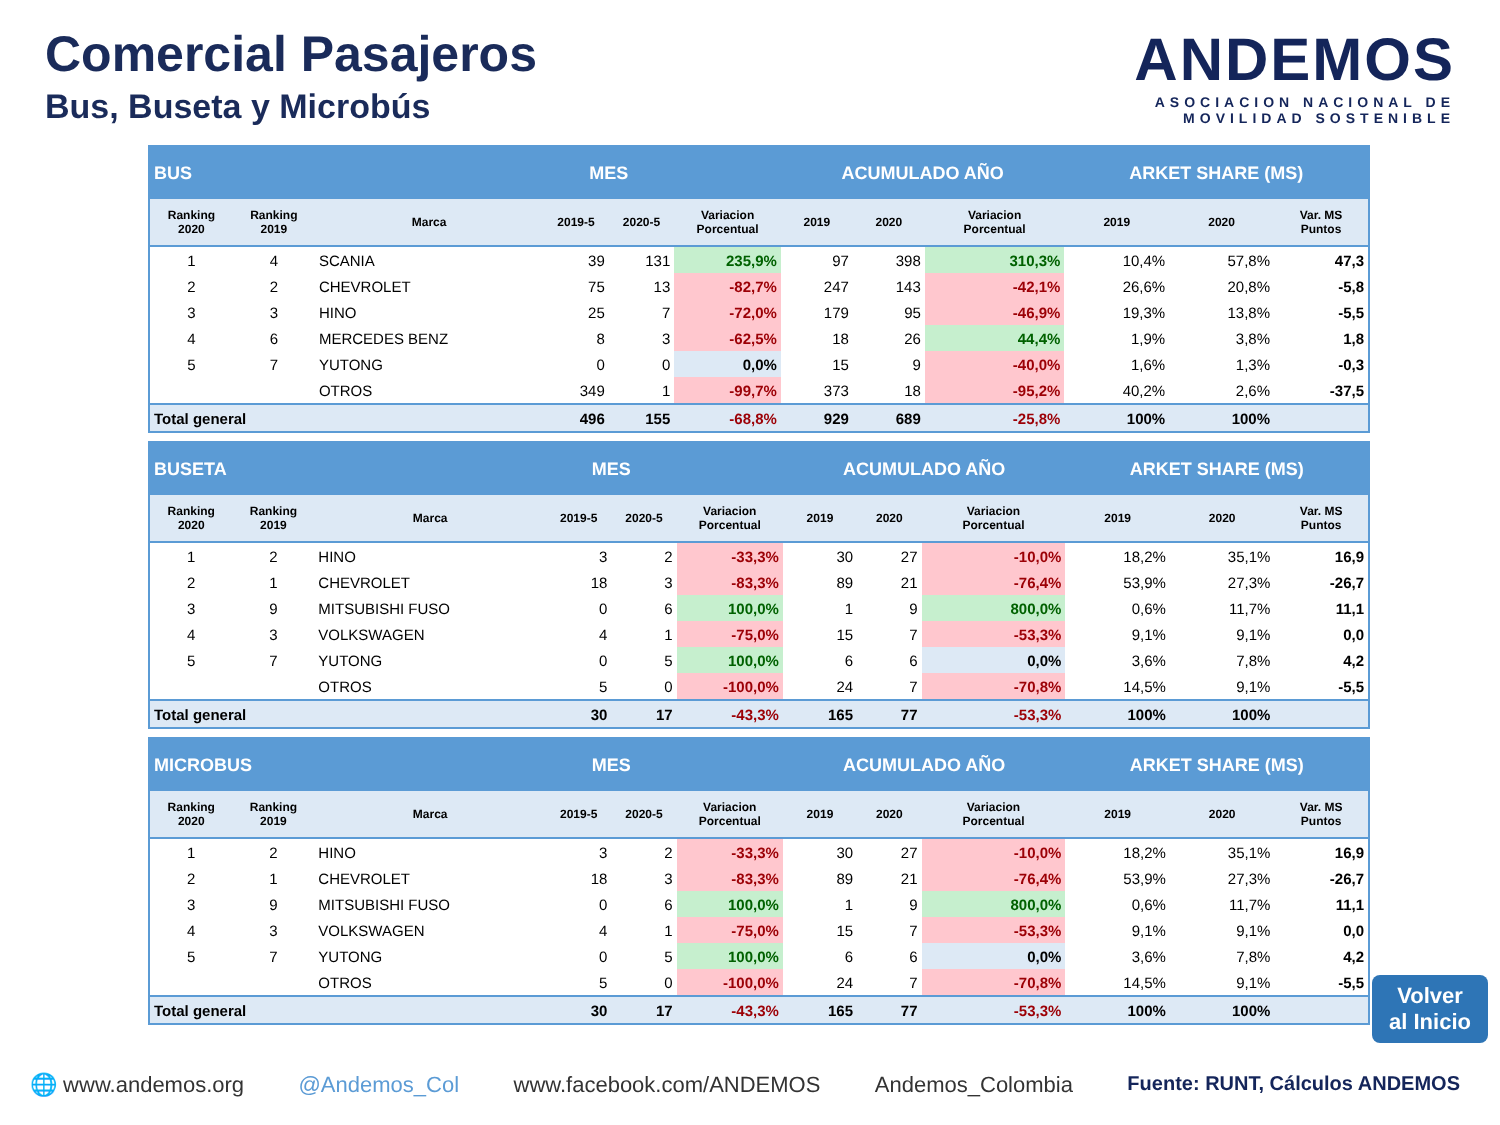Comercial Pasajeros
Bus, Buseta y Microbús
ANDEMOS
ASOCIACION NACIONAL DE
MOVILIDAD SOSTENIBLE
| BUS | | | MES | | | ACUMULADO AÑO | | | ARKET SHARE (MS) | | |
| Ranking 2020 | Ranking 2019 | Marca | 2019-5 | 2020-5 | Variacion Porcentual | 2019 | 2020 | Variacion Porcentual | 2019 | 2020 | Var. MS Puntos |
| 1 | 4 | SCANIA | 39 | 131 | 235,9% | 97 | 398 | 310,3% | 10,4% | 57,8% | 47,3 |
| 2 | 2 | CHEVROLET | 75 | 13 | -82,7% | 247 | 143 | -42,1% | 26,6% | 20,8% | -5,8 |
| 3 | 3 | HINO | 25 | 7 | -72,0% | 179 | 95 | -46,9% | 19,3% | 13,8% | -5,5 |
| 4 | 6 | MERCEDES BENZ | 8 | 3 | -62,5% | 18 | 26 | 44,4% | 1,9% | 3,8% | 1,8 |
| 5 | 7 | YUTONG | 0 | 0 | 0,0% | 15 | 9 | -40,0% | 1,6% | 1,3% | -0,3 |
| | | OTROS | 349 | 1 | -99,7% | 373 | 18 | -95,2% | 40,2% | 2,6% | -37,5 |
| Total general | | | 496 | 155 | -68,8% | 929 | 689 | -25,8% | 100% | 100% | |
| BUSETA | | | MES | | | ACUMULADO AÑO | | | ARKET SHARE (MS) | | |
| Ranking 2020 | Ranking 2019 | Marca | 2019-5 | 2020-5 | Variacion Porcentual | 2019 | 2020 | Variacion Porcentual | 2019 | 2020 | Var. MS Puntos |
| 1 | 2 | HINO | 3 | 2 | -33,3% | 30 | 27 | -10,0% | 18,2% | 35,1% | 16,9 |
| 2 | 1 | CHEVROLET | 18 | 3 | -83,3% | 89 | 21 | -76,4% | 53,9% | 27,3% | -26,7 |
| 3 | 9 | MITSUBISHI FUSO | 0 | 6 | 100,0% | 1 | 9 | 800,0% | 0,6% | 11,7% | 11,1 |
| 4 | 3 | VOLKSWAGEN | 4 | 1 | -75,0% | 15 | 7 | -53,3% | 9,1% | 9,1% | 0,0 |
| 5 | 7 | YUTONG | 0 | 5 | 100,0% | 6 | 6 | 0,0% | 3,6% | 7,8% | 4,2 |
| | | OTROS | 5 | 0 | -100,0% | 24 | 7 | -70,8% | 14,5% | 9,1% | -5,5 |
| Total general | | | 30 | 17 | -43,3% | 165 | 77 | -53,3% | 100% | 100% | |
| MICROBUS | | | MES | | | ACUMULADO AÑO | | | ARKET SHARE (MS) | | |
| Ranking 2020 | Ranking 2019 | Marca | 2019-5 | 2020-5 | Variacion Porcentual | 2019 | 2020 | Variacion Porcentual | 2019 | 2020 | Var. MS Puntos |
| 1 | 2 | HINO | 3 | 2 | -33,3% | 30 | 27 | -10,0% | 18,2% | 35,1% | 16,9 |
| 2 | 1 | CHEVROLET | 18 | 3 | -83,3% | 89 | 21 | -76,4% | 53,9% | 27,3% | -26,7 |
| 3 | 9 | MITSUBISHI FUSO | 0 | 6 | 100,0% | 1 | 9 | 800,0% | 0,6% | 11,7% | 11,1 |
| 4 | 3 | VOLKSWAGEN | 4 | 1 | -75,0% | 15 | 7 | -53,3% | 9,1% | 9,1% | 0,0 |
| 5 | 7 | YUTONG | 0 | 5 | 100,0% | 6 | 6 | 0,0% | 3,6% | 7,8% | 4,2 |
| | | OTROS | 5 | 0 | -100,0% | 24 | 7 | -70,8% | 14,5% | 9,1% | -5,5 |
| Total general | | | 30 | 17 | -43,3% | 165 | 77 | -53,3% | 100% | 100% | |
Volver
al Inicio
🌐 www.andemos.org @Andemos_Col www.facebook.com/ANDEMOS Andemos_Colombia Fuente: RUNT, Cálculos ANDEMOS